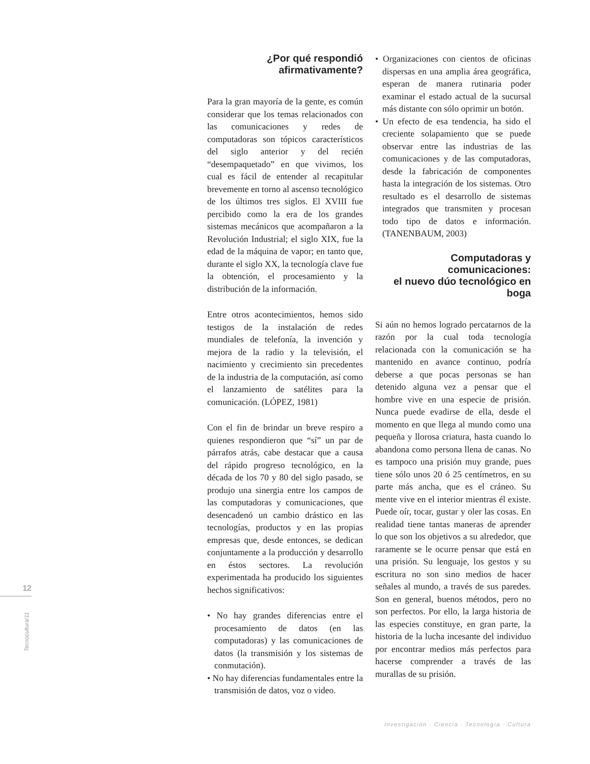¿Por qué respondió
afirmativamente?
Para la gran mayoría de la gente, es común considerar que los temas relacionados con las comunicaciones y redes de computadoras son tópicos característicos del siglo anterior y del recién “desempaquetado” en que vivimos, los cual es fácil de entender al recapitular brevemente en torno al ascenso tecnológico de los últimos tres siglos. El XVIII fue percibido como la era de los grandes sistemas mecánicos que acompañaron a la Revolución Industrial; el siglo XIX, fue la edad de la máquina de vapor; en tanto que, durante el siglo XX, la tecnología clave fue la obtención, el procesamiento y la distribución de la información.
Entre otros acontecimientos, hemos sido testigos de la instalación de redes mundiales de telefonía, la invención y mejora de la radio y la televisión, el nacimiento y crecimiento sin precedentes de la industria de la computación, así como el lanzamiento de satélites para la comunicación. (LÓPEZ, 1981)
Con el fin de brindar un breve respiro a quienes respondieron que “sí” un par de párrafos atrás, cabe destacar que a causa del rápido progreso tecnológico, en la década de los 70 y 80 del siglo pasado, se produjo una sinergia entre los campos de las computadoras y comunicaciones, que desencadenó un cambio drástico en las tecnologías, productos y en las propias empresas que, desde entonces, se dedican conjuntamente a la producción y desarrollo en éstos sectores. La revolución experimentada ha producido los siguientes hechos significativos:
• No hay grandes diferencias entre el procesamiento de datos (en las computadoras) y las comunicaciones de datos (la transmisión y los sistemas de conmutación).
• No hay diferencias fundamentales entre la transmisión de datos, voz o video.
• Organizaciones con cientos de oficinas dispersas en una amplia área geográfica, esperan de manera rutinaria poder examinar el estado actual de la sucursal más distante con sólo oprimir un botón.
• Un efecto de esa tendencia, ha sido el creciente solapamiento que se puede observar entre las industrias de las comunicaciones y de las computadoras, desde la fabricación de componentes hasta la integración de los sistemas. Otro resultado es el desarrollo de sistemas integrados que transmiten y procesan todo tipo de datos e información. (TANENBAUM, 2003)
Computadoras y comunicaciones:
el nuevo dúo tecnológico en boga
Si aún no hemos logrado percatarnos de la razón por la cual toda tecnología relacionada con la comunicación se ha mantenido en avance continuo, podría deberse a que pocas personas se han detenido alguna vez a pensar que el hombre vive en una especie de prisión. Nunca puede evadirse de ella, desde el momento en que llega al mundo como una pequeña y llorosa criatura, hasta cuando lo abandona como persona llena de canas. No es tampoco una prisión muy grande, pues tiene sólo unos 20 ó 25 centímetros, en su parte más ancha, que es el cráneo. Su mente vive en el interior mientras él existe. Puede oír, tocar, gustar y oler las cosas. En realidad tiene tantas maneras de aprender lo que son los objetivos a su alrededor, que raramente se le ocurre pensar que está en una prisión. Su lenguaje, los gestos y su escritura no son sino medios de hacer señales al mundo, a través de sus paredes. Son en general, buenos métodos, pero no son perfectos. Por ello, la larga historia de las especies constituye, en gran parte, la historia de la lucha incesante del individuo por encontrar medios más perfectos para hacerse comprender a través de las murallas de su prisión.
12
Tecnocultura/11
Investigación · Ciencia · Tecnología · Cultura